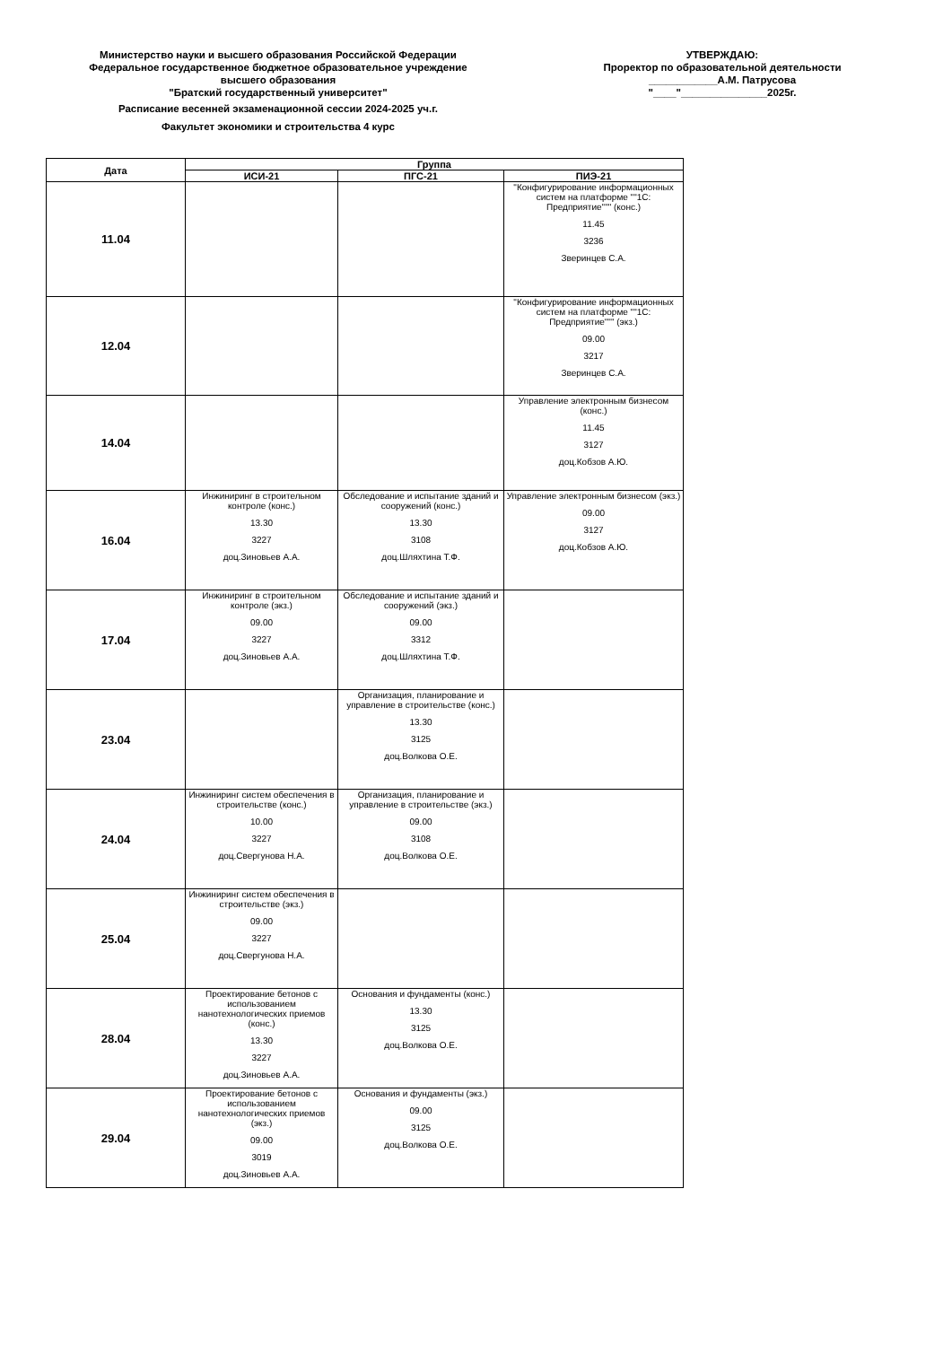Министерство науки и высшего образования Российской Федерации
Федеральное государственное бюджетное образовательное учреждение
высшего образования
"Братский государственный университет"
Расписание весенней экзаменационной сессии 2024-2025 уч.г.
Факультет экономики и строительства 4 курс
УТВЕРЖДАЮ:
Проректор по образовательной деятельности
____________А.М. Патрусова
"____"_______________2025г.
| Дата | Группа | | |
| --- | --- | --- | --- |
| | ИСИ-21 | ПГС-21 | ПИЭ-21 |
| 11.04 | | | "Конфигурирование информационных систем на платформе ""1С: Предприятие""" (конс.) 11.45 3236 Зверинцев С.А. |
| 12.04 | | | "Конфигурирование информационных систем на платформе ""1С: Предприятие""" (экз.) 09.00 3217 Зверинцев С.А. |
| 14.04 | | | Управление электронным бизнесом (конс.) 11.45 3127 доц.Кобзов А.Ю. |
| 16.04 | Инжиниринг в строительном контроле (конс.) 13.30 3227 доц.Зиновьев А.А. | Обследование и испытание зданий и сооружений (конс.) 13.30 3108 доц.Шляхтина Т.Ф. | Управление электронным бизнесом (экз.) 09.00 3127 доц.Кобзов А.Ю. |
| 17.04 | Инжиниринг в строительном контроле (экз.) 09.00 3227 доц.Зиновьев А.А. | Обследование и испытание зданий и сооружений (экз.) 09.00 3312 доц.Шляхтина Т.Ф. | |
| 23.04 | | Организация, планирование и управление в строительстве (конс.) 13.30 3125 доц.Волкова О.Е. | |
| 24.04 | Инжиниринг систем обеспечения в строительстве (конс.) 10.00 3227 доц.Свергунова Н.А. | Организация, планирование и управление в строительстве (экз.) 09.00 3108 доц.Волкова О.Е. | |
| 25.04 | Инжиниринг систем обеспечения в строительстве (экз.) 09.00 3227 доц.Свергунова Н.А. | | |
| 28.04 | Проектирование бетонов с использованием нанотехнологических приемов (конс.) 13.30 3227 доц.Зиновьев А.А. | Основания и фундаменты (конс.) 13.30 3125 доц.Волкова О.Е. | |
| 29.04 | Проектирование бетонов с использованием нанотехнологических приемов (экз.) 09.00 3019 доц.Зиновьев А.А. | Основания и фундаменты (экз.) 09.00 3125 доц.Волкова О.Е. | |